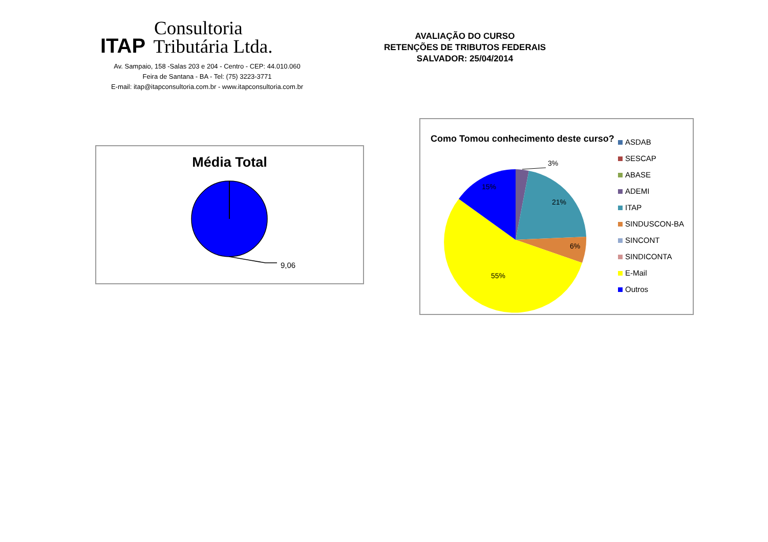Consultoria
ITAP Tributária Ltda.
Av. Sampaio, 158 -Salas 203 e 204 - Centro - CEP: 44.010.060
Feira de Santana - BA - Tel: (75) 3223-3771
E-mail: itap@itapconsultoria.com.br - www.itapconsultoria.com.br
AVALIAÇÃO DO CURSO
RETENÇÕES DE TRIBUTOS FEDERAIS
SALVADOR: 25/04/2014
Média Total
9,06
Como Tomou conhecimento deste curso?
3%
21%
6%
55%
15%
ASDAB
SESCAP
ABASE
ADEMI
ITAP
SINDUSCON-BA
SINCONT
SINDICONTA
E-Mail
Outros